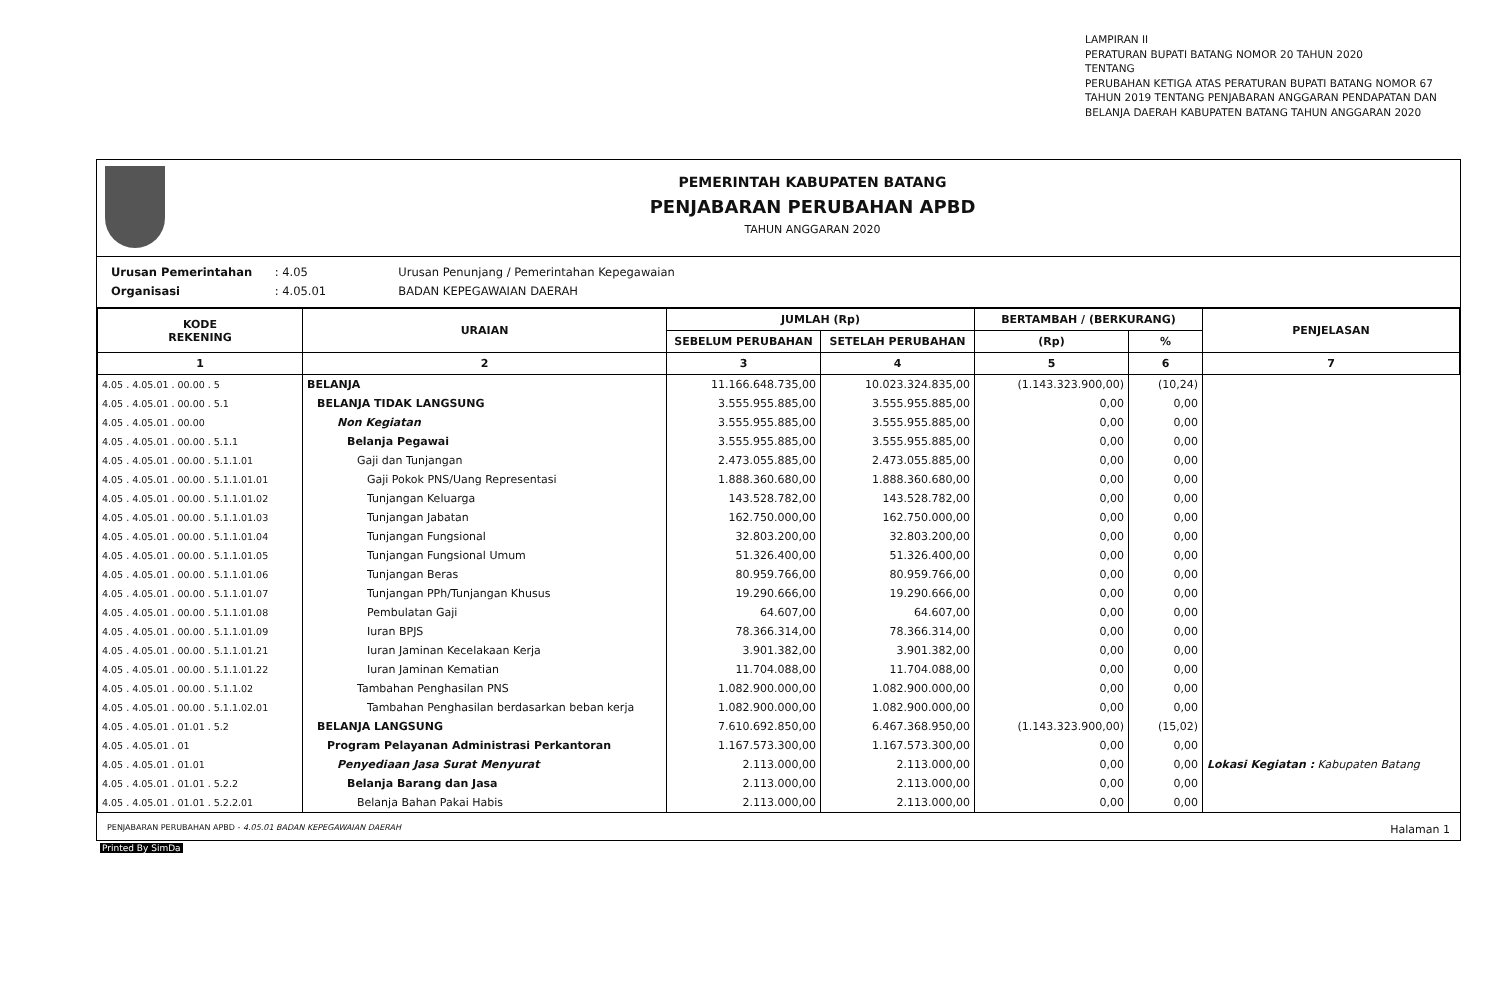LAMPIRAN II
PERATURAN BUPATI BATANG NOMOR 20 TAHUN 2020
TENTANG
PERUBAHAN KETIGA ATAS PERATURAN BUPATI BATANG NOMOR 67
TAHUN 2019 TENTANG PENJABARAN ANGGARAN PENDAPATAN DAN
BELANJA DAERAH KABUPATEN BATANG TAHUN ANGGARAN 2020
PEMERINTAH KABUPATEN BATANG
PENJABARAN PERUBAHAN APBD
TAHUN ANGGARAN 2020
Urusan Pemerintahan : 4.05 Urusan Penunjang / Pemerintahan Kepegawaian
Organisasi : 4.05.01 BADAN KEPEGAWAIAN DAERAH
| KODE REKENING | URAIAN | JUMLAH (Rp) | | BERTAMBAH / (BERKURANG) | | PENJELASAN |
| --- | --- | --- | --- | --- | --- | --- |
| | | SEBELUM PERUBAHAN | SETELAH PERUBAHAN | (Rp) | % | |
| 1 | 2 | 3 | 4 | 5 | 6 | 7 |
| 4.05 . 4.05.01 . 00.00 . 5 | BELANJA | 11.166.648.735,00 | 10.023.324.835,00 | (1.143.323.900,00) | (10,24) | |
| 4.05 . 4.05.01 . 00.00 . 5.1 | BELANJA TIDAK LANGSUNG | 3.555.955.885,00 | 3.555.955.885,00 | 0,00 | 0,00 | |
| 4.05 . 4.05.01 . 00.00 | Non Kegiatan | 3.555.955.885,00 | 3.555.955.885,00 | 0,00 | 0,00 | |
| 4.05 . 4.05.01 . 00.00 . 5.1.1 | Belanja Pegawai | 3.555.955.885,00 | 3.555.955.885,00 | 0,00 | 0,00 | |
| 4.05 . 4.05.01 . 00.00 . 5.1.1.01 | Gaji dan Tunjangan | 2.473.055.885,00 | 2.473.055.885,00 | 0,00 | 0,00 | |
| 4.05 . 4.05.01 . 00.00 . 5.1.1.01.01 | Gaji Pokok PNS/Uang Representasi | 1.888.360.680,00 | 1.888.360.680,00 | 0,00 | 0,00 | |
| 4.05 . 4.05.01 . 00.00 . 5.1.1.01.02 | Tunjangan Keluarga | 143.528.782,00 | 143.528.782,00 | 0,00 | 0,00 | |
| 4.05 . 4.05.01 . 00.00 . 5.1.1.01.03 | Tunjangan Jabatan | 162.750.000,00 | 162.750.000,00 | 0,00 | 0,00 | |
| 4.05 . 4.05.01 . 00.00 . 5.1.1.01.04 | Tunjangan Fungsional | 32.803.200,00 | 32.803.200,00 | 0,00 | 0,00 | |
| 4.05 . 4.05.01 . 00.00 . 5.1.1.01.05 | Tunjangan Fungsional Umum | 51.326.400,00 | 51.326.400,00 | 0,00 | 0,00 | |
| 4.05 . 4.05.01 . 00.00 . 5.1.1.01.06 | Tunjangan Beras | 80.959.766,00 | 80.959.766,00 | 0,00 | 0,00 | |
| 4.05 . 4.05.01 . 00.00 . 5.1.1.01.07 | Tunjangan PPh/Tunjangan Khusus | 19.290.666,00 | 19.290.666,00 | 0,00 | 0,00 | |
| 4.05 . 4.05.01 . 00.00 . 5.1.1.01.08 | Pembulatan Gaji | 64.607,00 | 64.607,00 | 0,00 | 0,00 | |
| 4.05 . 4.05.01 . 00.00 . 5.1.1.01.09 | Iuran BPJS | 78.366.314,00 | 78.366.314,00 | 0,00 | 0,00 | |
| 4.05 . 4.05.01 . 00.00 . 5.1.1.01.21 | Iuran Jaminan Kecelakaan Kerja | 3.901.382,00 | 3.901.382,00 | 0,00 | 0,00 | |
| 4.05 . 4.05.01 . 00.00 . 5.1.1.01.22 | Iuran Jaminan Kematian | 11.704.088,00 | 11.704.088,00 | 0,00 | 0,00 | |
| 4.05 . 4.05.01 . 00.00 . 5.1.1.02 | Tambahan Penghasilan PNS | 1.082.900.000,00 | 1.082.900.000,00 | 0,00 | 0,00 | |
| 4.05 . 4.05.01 . 00.00 . 5.1.1.02.01 | Tambahan Penghasilan berdasarkan beban kerja | 1.082.900.000,00 | 1.082.900.000,00 | 0,00 | 0,00 | |
| 4.05 . 4.05.01 . 01.01 . 5.2 | BELANJA LANGSUNG | 7.610.692.850,00 | 6.467.368.950,00 | (1.143.323.900,00) | (15,02) | |
| 4.05 . 4.05.01 . 01 | Program Pelayanan Administrasi Perkantoran | 1.167.573.300,00 | 1.167.573.300,00 | 0,00 | 0,00 | |
| 4.05 . 4.05.01 . 01.01 | Penyediaan Jasa Surat Menyurat | 2.113.000,00 | 2.113.000,00 | 0,00 | 0,00 | Lokasi Kegiatan : Kabupaten Batang |
| 4.05 . 4.05.01 . 01.01 . 5.2.2 | Belanja Barang dan Jasa | 2.113.000,00 | 2.113.000,00 | 0,00 | 0,00 | |
| 4.05 . 4.05.01 . 01.01 . 5.2.2.01 | Belanja Bahan Pakai Habis | 2.113.000,00 | 2.113.000,00 | 0,00 | 0,00 | |
PENJABARAN PERUBAHAN APBD - 4.05.01 BADAN KEPEGAWAIAN DAERAH Halaman 1
Printed By SimDa